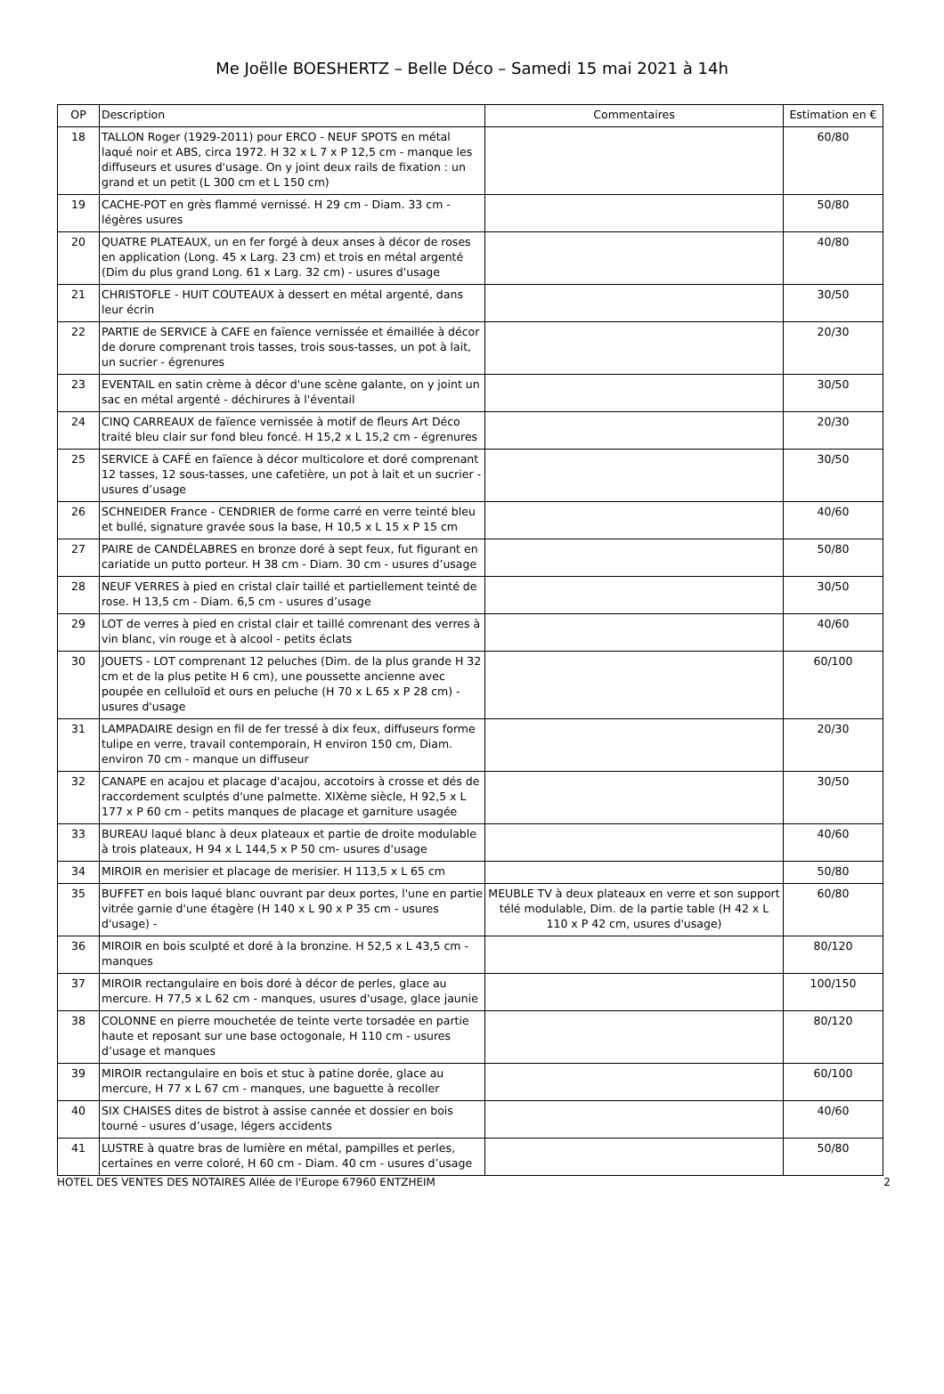Me Joëlle BOESHERTZ – Belle Déco – Samedi 15 mai 2021 à 14h
| OP | Description | Commentaires | Estimation en € |
| --- | --- | --- | --- |
| 18 | TALLON Roger (1929-2011) pour ERCO - NEUF SPOTS en métal laqué noir et ABS, circa 1972. H 32 x L 7 x P 12,5 cm - manque les diffuseurs et usures d'usage. On y joint deux rails de fixation : un grand et un petit (L 300 cm et L 150 cm) | | 60/80 |
| 19 | CACHE-POT en grès flammé vernissé. H 29 cm - Diam. 33 cm - légères usures | | 50/80 |
| 20 | QUATRE PLATEAUX, un en fer forgé à deux anses à décor de roses en application (Long. 45 x Larg. 23 cm) et trois en métal argenté (Dim du plus grand Long. 61 x Larg. 32 cm) - usures d'usage | | 40/80 |
| 21 | CHRISTOFLE - HUIT COUTEAUX à dessert en métal argenté, dans leur écrin | | 30/50 |
| 22 | PARTIE de SERVICE à CAFE en faïence vernissée et émaillée à décor de dorure comprenant trois tasses, trois sous-tasses, un pot à lait, un sucrier - égrenures | | 20/30 |
| 23 | EVENTAIL en satin crème à décor d'une scène galante, on y joint un sac en métal argenté - déchirures à l'éventail | | 30/50 |
| 24 | CINQ CARREAUX de faïence vernissée à motif de fleurs Art Déco traité bleu clair sur fond bleu foncé. H 15,2 x L 15,2 cm - égrenures | | 20/30 |
| 25 | SERVICE à CAFÉ en faïence à décor multicolore et doré comprenant 12 tasses, 12 sous-tasses, une cafetière, un pot à lait et un sucrier - usures d’usage | | 30/50 |
| 26 | SCHNEIDER France - CENDRIER de forme carré en verre teinté bleu et bullé, signature gravée sous la base, H 10,5 x L 15 x P 15 cm | | 40/60 |
| 27 | PAIRE de CANDÉLABRES en bronze doré à sept feux, fut figurant en cariatide un putto porteur. H 38 cm - Diam. 30 cm - usures d’usage | | 50/80 |
| 28 | NEUF VERRES à pied en cristal clair taillé et partiellement teinté de rose. H 13,5 cm - Diam. 6,5 cm - usures d’usage | | 30/50 |
| 29 | LOT de verres à pied en cristal clair et taillé comrenant des verres à vin blanc, vin rouge et à alcool - petits éclats | | 40/60 |
| 30 | JOUETS - LOT comprenant 12 peluches (Dim. de la plus grande H 32 cm et de la plus petite H 6 cm), une poussette ancienne avec poupée en celluloïd et ours en peluche (H 70 x L 65 x P 28 cm) - usures d'usage | | 60/100 |
| 31 | LAMPADAIRE design en fil de fer tressé à dix feux, diffuseurs forme tulipe en verre, travail contemporain, H environ 150 cm, Diam. environ 70 cm - manque un diffuseur | | 20/30 |
| 32 | CANAPE en acajou et placage d'acajou, accotoirs à crosse et dés de raccordement sculptés d'une palmette. XIXème siècle, H 92,5 x L 177 x P 60 cm - petits manques de placage et garniture usagée | | 30/50 |
| 33 | BUREAU laqué blanc à deux plateaux et partie de droite modulable à trois plateaux, H 94 x L 144,5 x P 50 cm- usures d'usage | | 40/60 |
| 34 | MIROIR en merisier et placage de merisier. H 113,5 x L 65 cm | | 50/80 |
| 35 | BUFFET en bois laqué blanc ouvrant par deux portes, l'une en partie vitrée garnie d'une étagère (H 140 x L 90 x P 35 cm - usures d'usage) - | MEUBLE TV à deux plateaux en verre et son support télé modulable, Dim. de la partie table (H 42 x L 110 x P 42 cm, usures d'usage) | 60/80 |
| 36 | MIROIR en bois sculpté et doré à la bronzine. H 52,5 x L 43,5 cm - manques | | 80/120 |
| 37 | MIROIR rectangulaire en bois doré à décor de perles, glace au mercure. H 77,5 x L 62 cm - manques, usures d'usage, glace jaunie | | 100/150 |
| 38 | COLONNE en pierre mouchetée de teinte verte torsadée en partie haute et reposant sur une base octogonale, H 110 cm - usures d’usage et manques | | 80/120 |
| 39 | MIROIR rectangulaire en bois et stuc à patine dorée, glace au mercure, H 77 x L 67 cm - manques, une baguette à recoller | | 60/100 |
| 40 | SIX CHAISES dites de bistrot à assise cannée et dossier en bois tourné - usures d’usage, légers accidents | | 40/60 |
| 41 | LUSTRE à quatre bras de lumière en métal, pampilles et perles, certaines en verre coloré, H 60 cm - Diam. 40 cm - usures d’usage | | 50/80 |
HOTEL DES VENTES DES NOTAIRES Allée de l'Europe 67960 ENTZHEIM 2